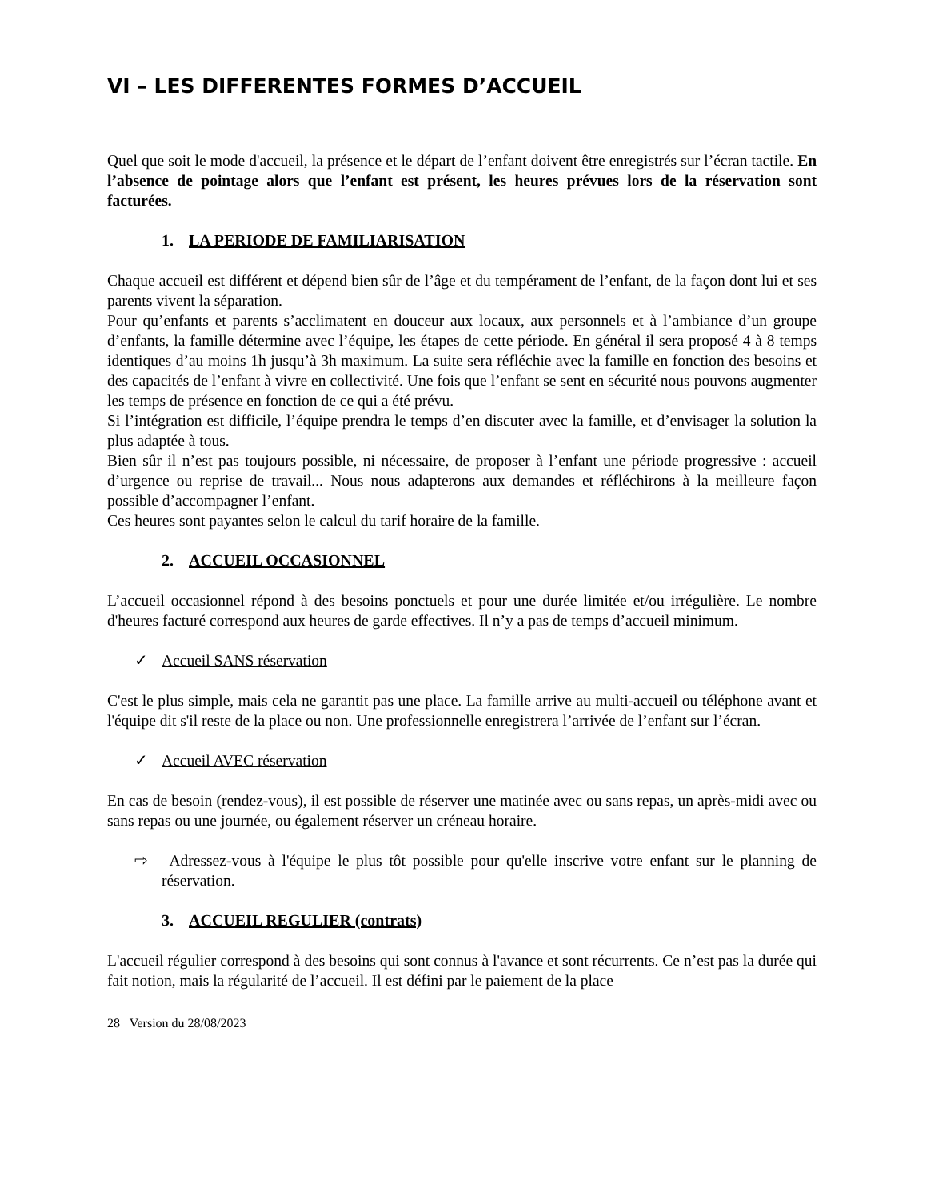VI – LES DIFFERENTES FORMES D’ACCUEIL
Quel que soit le mode d'accueil, la présence et le départ de l’enfant doivent être enregistrés sur l’écran tactile. En l’absence de pointage alors que l’enfant est présent, les heures prévues lors de la réservation sont facturées.
1. LA PERIODE DE FAMILIARISATION
Chaque accueil est différent et dépend bien sûr de l’âge et du tempérament de l’enfant, de la façon dont lui et ses parents vivent la séparation.
Pour qu’enfants et parents s’acclimatent en douceur aux locaux, aux personnels et à l’ambiance d’un groupe d’enfants, la famille détermine avec l’équipe, les étapes de cette période. En général il sera proposé 4 à 8 temps identiques d’au moins 1h jusqu’à 3h maximum. La suite sera réfléchie avec la famille en fonction des besoins et des capacités de l’enfant à vivre en collectivité. Une fois que l’enfant se sent en sécurité nous pouvons augmenter les temps de présence en fonction de ce qui a été prévu.
Si l’intégration est difficile, l’équipe prendra le temps d’en discuter avec la famille, et d’envisager la solution la plus adaptée à tous.
Bien sûr il n’est pas toujours possible, ni nécessaire, de proposer à l’enfant une période progressive : accueil d’urgence ou reprise de travail... Nous nous adapterons aux demandes et réfléchirons à la meilleure façon possible d’accompagner l’enfant.
Ces heures sont payantes selon le calcul du tarif horaire de la famille.
2. ACCUEIL OCCASIONNEL
L’accueil occasionnel répond à des besoins ponctuels et pour une durée limitée et/ou irrégulière. Le nombre d'heures facturé correspond aux heures de garde effectives. Il n’y a pas de temps d’accueil minimum.
✓ Accueil SANS réservation
C'est le plus simple, mais cela ne garantit pas une place. La famille arrive au multi-accueil ou téléphone avant et l'équipe dit s'il reste de la place ou non. Une professionnelle enregistrera l’arrivée de l’enfant sur l’écran.
✓ Accueil AVEC réservation
En cas de besoin (rendez-vous), il est possible de réserver une matinée avec ou sans repas, un après-midi avec ou sans repas ou une journée, ou également réserver un créneau horaire.
⇨ Adressez-vous à l'équipe le plus tôt possible pour qu'elle inscrive votre enfant sur le planning de réservation.
3. ACCUEIL REGULIER (contrats)
L'accueil régulier correspond à des besoins qui sont connus à l'avance et sont récurrents. Ce n’est pas la durée qui fait notion, mais la régularité de l’accueil. Il est défini par le paiement de la place
28 Version du 28/08/2023